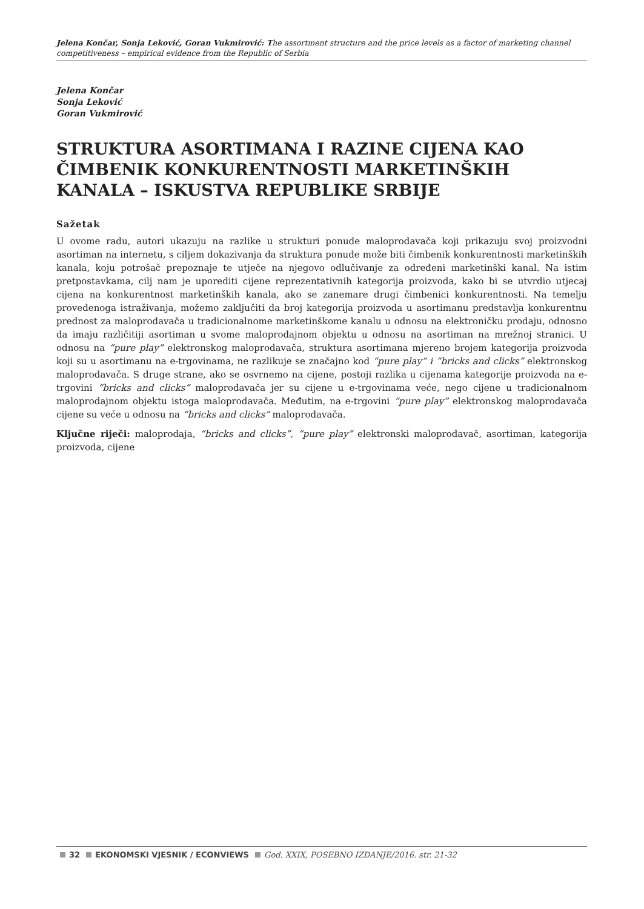Jelena Končar, Sonja Leković, Goran Vukmirović: The assortment structure and the price levels as a factor of marketing channel competitiveness – empirical evidence from the Republic of Serbia
Jelena Končar
Sonja Leković
Goran Vukmirović
STRUKTURA ASORTIMANA I RAZINE CIJENA KAO ČIMBENIK KONKURENTNOSTI MARKETINŠKIH KANALA – ISKUSTVA REPUBLIKE SRBIJE
Sažetak
U ovome radu, autori ukazuju na razlike u strukturi ponude maloprodavača koji prikazuju svoj proizvodni asortiman na internetu, s ciljem dokazivanja da struktura ponude može biti čimbenik konkurentnosti marketinških kanala, koju potrošač prepoznaje te utječe na njegovo odlučivanje za određeni marketinški kanal. Na istim pretpostavkama, cilj nam je uporediti cijene reprezentativnih kategorija proizvoda, kako bi se utvrdio utjecaj cijena na konkurentnost marketinških kanala, ako se zanemare drugi čimbenici konkurentnosti. Na temelju provedenoga istraživanja, možemo zaključiti da broj kategorija proizvoda u asortimanu predstavlja konkurentnu prednost za maloprodavača u tradicionalnome marketinškome kanalu u odnosu na elektroničku prodaju, odnosno da imaju različitiji asortiman u svome maloprodajnom objektu u odnosu na asortiman na mrežnoj stranici. U odnosu na “pure play” elektronskog maloprodavača, struktura asortimana mjereno brojem kategorija proizvoda koji su u asortimanu na e-trgovinama, ne razlikuje se značajno kod “pure play” i “bricks and clicks” elektronskog maloprodavača. S druge strane, ako se osvrnemo na cijene, postoji razlika u cijenama kategorije proizvoda na e-trgovini “bricks and clicks” maloprodavača jer su cijene u e-trgovinama veće, nego cijene u tradicionalnom maloprodajnom objektu istoga maloprodavača. Međutim, na e-trgovini “pure play” elektronskog maloprodavača cijene su veće u odnosu na “bricks and clicks” maloprodavača.
Ključne riječi: maloprodaja, “bricks and clicks”, “pure play” elektronski maloprodavač, asortiman, kategorija proizvoda, cijene
32 EKONOMSKI VJESNIK / ECONVIEWS God. XXIX, POSEBNO IZDANJE/2016. str. 21-32